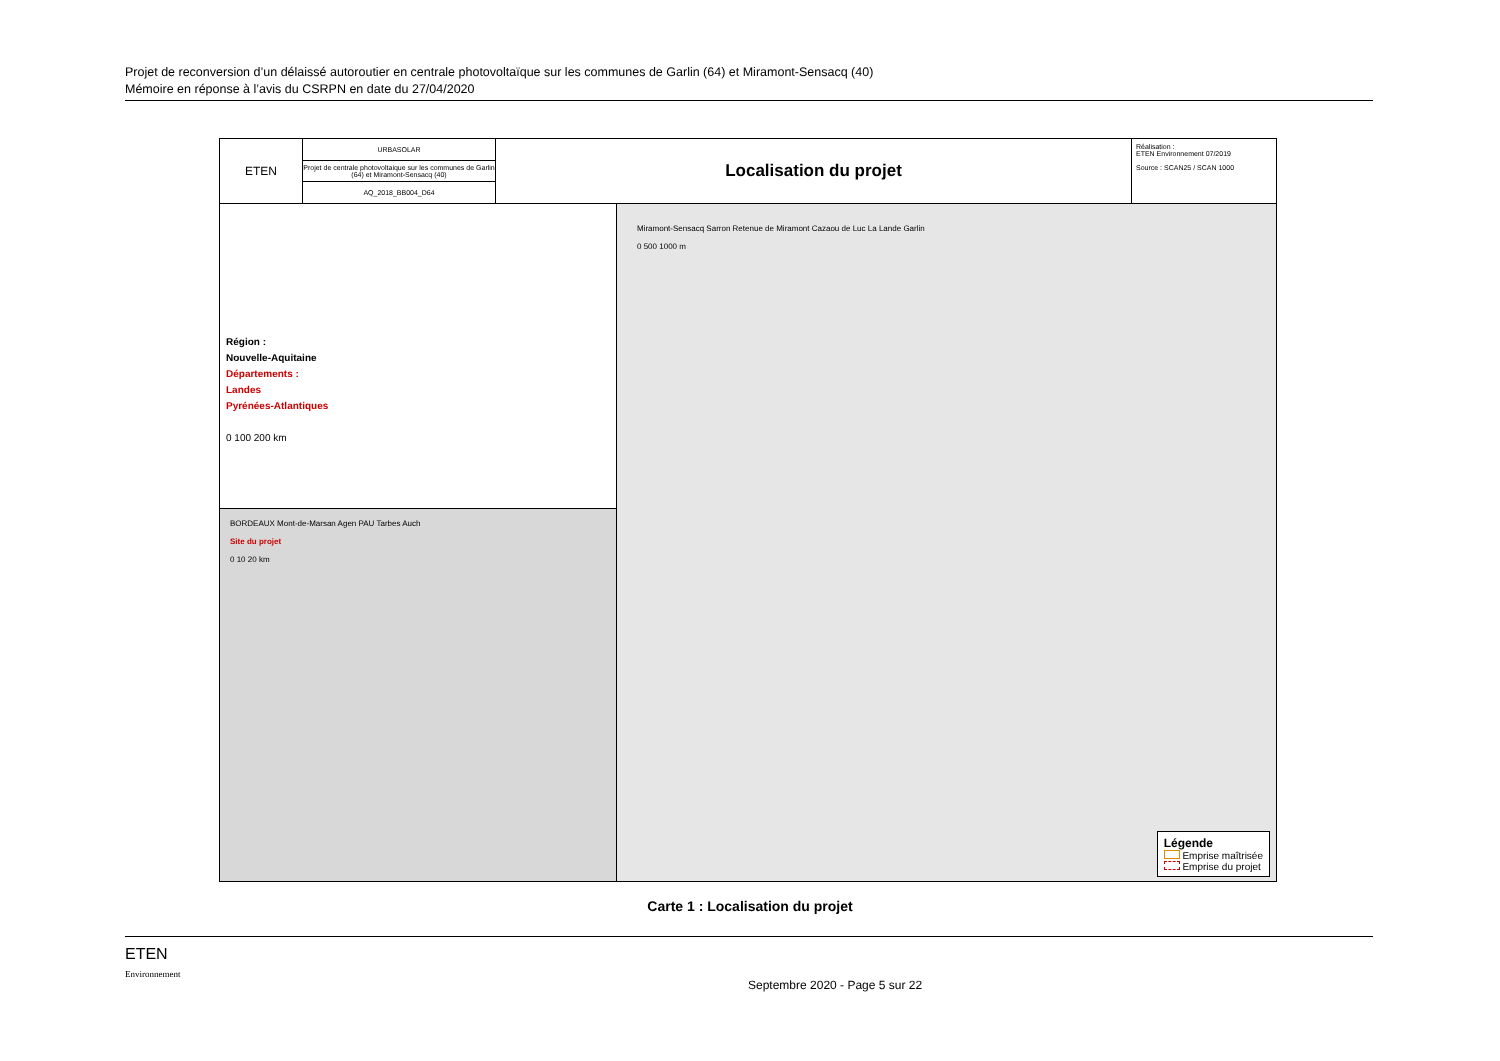Projet de reconversion d’un délaissé autoroutier en centrale photovoltaïque sur les communes de Garlin (64) et Miramont-Sensacq (40)
Mémoire en réponse à l’avis du CSRPN en date du 27/04/2020
ETEN
URBASOLAR
Projet de centrale photovoltaique sur les communes de Garlin (64) et Miramont-Sensacq (40)
AQ_2018_BB004_D64
Localisation du projet
Réalisation :
ETEN Environnement 07/2019
Source : SCAN25 / SCAN 1000
Région :
Nouvelle-Aquitaine
Départements :
Landes
Pyrénées-Atlantiques
0 100 200 km
BORDEAUX Mont-de-Marsan Agen PAU Tarbes Auch
Site du projet
0 10 20 km
Miramont-Sensacq Sarron Retenue de Miramont Cazaou de Luc La Lande Garlin
0 500 1000 m
Légende
Emprise maîtrisée
Emprise du projet
Carte 1 : Localisation du projet
ETEN
Environnement
Septembre 2020 - Page 5 sur 22